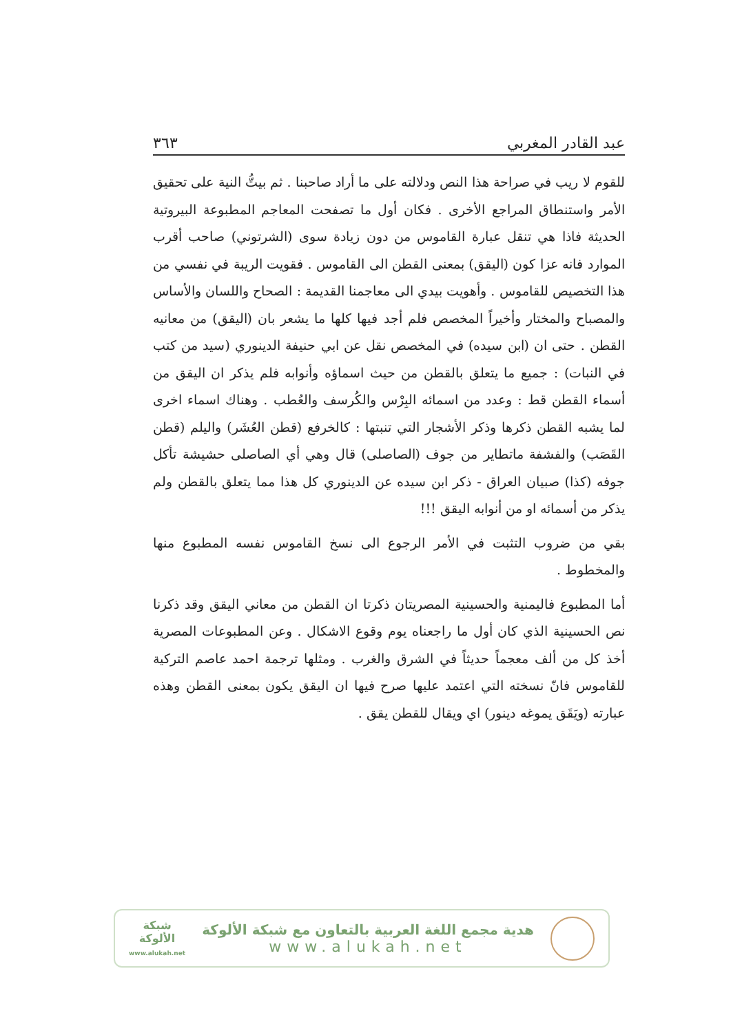عبد القادر المغربي ٣٦٣
للقوم لا ريب في صراحة هذا النص ودلالته على ما أراد صاحبنا . ثم بيتُّ النية على تحقيق الأمر واستنطاق المراجع الأخرى . فكان أول ما تصفحت المعاجم المطبوعة البيروتية الحديثة فاذا هي تنقل عبارة القاموس من دون زيادة سوى (الشرتوني) صاحب أقرب الموارد فانه عزا كون (اليقق) بمعنى القطن الى القاموس . فقويت الريبة في نفسي من هذا التخصيص للقاموس . وأهويت بيدي الى معاجمنا القديمة : الصحاح واللسان والأساس والمصباح والمختار وأخيراً المخصص فلم أجد فيها كلها ما يشعر بان (اليقق) من معانيه القطن . حتى ان (ابن سيده) في المخصص نقل عن ابي حنيفة الدينوري (سيد من كتب في النبات) : جميع ما يتعلق بالقطن من حيث اسماؤه وأنوابه فلم يذكر ان اليقق من أسماء القطن قط : وعدد من اسمائه البِرْس والكُرسف والعُطب . وهناك اسماء اخرى لما يشبه القطن ذكرها وذكر الأشجار التي تنبتها : كالخرفع (قطن العُشَر) واليلم (قطن القَصَب) والفشفة ماتطاير من جوف (الصاصلى) قال وهي أي الصاصلى حشيشة تأكل جوفه (كذا) صبيان العراق - ذكر ابن سيده عن الدينوري كل هذا مما يتعلق بالقطن ولم يذكر من أسمائه او من أنوابه اليقق !!!
بقي من ضروب التثبت في الأمر الرجوع الى نسخ القاموس نفسه المطبوع منها والمخطوط .
أما المطبوع فاليمنية والحسينية المصريتان ذكرتا ان القطن من معاني اليقق وقد ذكرنا نص الحسينية الذي كان أول ما راجعناه يوم وقوع الاشكال . وعن المطبوعات المصرية أخذ كل من ألف معجماً حديثاً في الشرق والغرب . ومثلها ترجمة احمد عاصم التركية للقاموس فانّ نسخته التي اعتمد عليها صرح فيها ان اليقق يكون بمعنى القطن وهذه عبارته (ويَقَق يموغه دينور) اي ويقال للقطن يقق .
شبكة
الألوكة
www.alukah.net
هدية مجمع اللغة العربية بالتعاون مع شبكة الألوكة
www.alukah.net